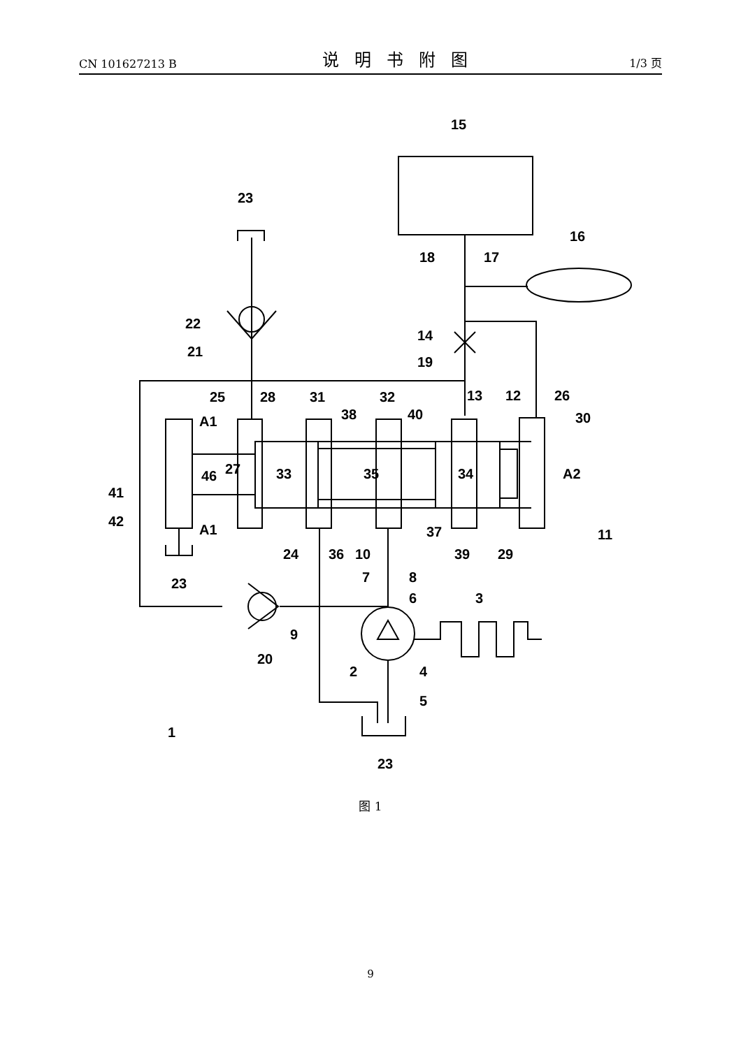CN 101627213 B 说明书附图 1/3 页
15
23
16
18
17
14
22
21
19
25
28
31
32
13
12
26
30
38
40
A1
27
33
35
34
46
A2
41
42
A1
37
24
36
10
39
29
11
23
8
7
6
3
9
20
2
4
5
1
23
图 1
9